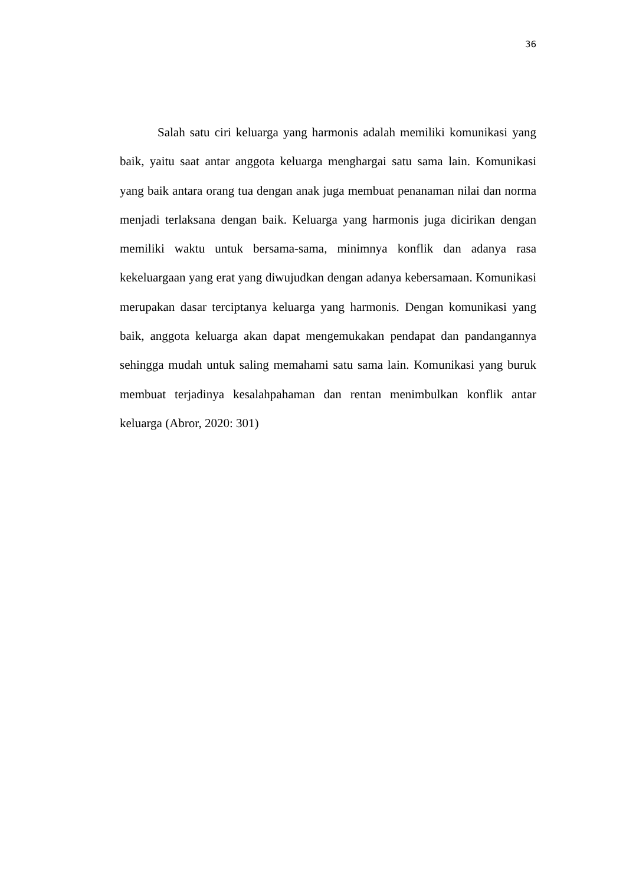36
Salah satu ciri keluarga yang harmonis adalah memiliki komunikasi yang baik, yaitu saat antar anggota keluarga menghargai satu sama lain. Komunikasi yang baik antara orang tua dengan anak juga membuat penanaman nilai dan norma menjadi terlaksana dengan baik. Keluarga yang harmonis juga dicirikan dengan memiliki waktu untuk bersama-sama, minimnya konflik dan adanya rasa kekeluargaan yang erat yang diwujudkan dengan adanya kebersamaan. Komunikasi merupakan dasar terciptanya keluarga yang harmonis. Dengan komunikasi yang baik, anggota keluarga akan dapat mengemukakan pendapat dan pandangannya sehingga mudah untuk saling memahami satu sama lain. Komunikasi yang buruk membuat terjadinya kesalahpahaman dan rentan menimbulkan konflik antar keluarga (Abror, 2020: 301)